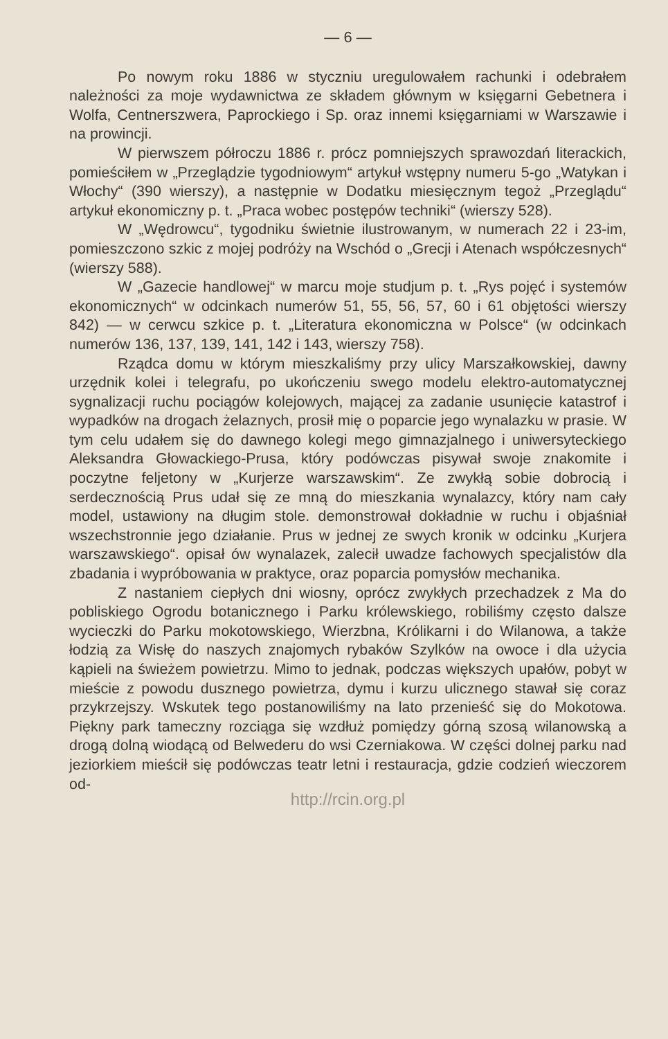— 6 —
Po nowym roku 1886 w styczniu uregulowałem rachunki i odebrałem należności za moje wydawnictwa ze składem głównym w księgarni Gebetnera i Wolfa, Centnerszwera, Paprockiego i Sp. oraz innemi księgarniami w Warszawie i na prowincji.
W pierwszem półroczu 1886 r. prócz pomniejszych sprawozdań literackich, pomieściłem w „Przeglądzie tygodniowym“ artykuł wstępny numeru 5-go „Watykan i Włochy“ (390 wierszy), a następnie w Dodatku miesięcznym tegoż „Przeglądu“ artykuł ekonomiczny p. t. „Praca wobec postępów techniki“ (wierszy 528).
W „Wędrowcu“, tygodniku świetnie ilustrowanym, w numerach 22 i 23-im, pomieszczono szkic z mojej podróży na Wschód o „Grecji i Atenach współczesnych“ (wierszy 588).
W „Gazecie handlowej“ w marcu moje studjum p. t. „Rys pojęć i systemów ekonomicznych“ w odcinkach numerów 51, 55, 56, 57, 60 i 61 objętości wierszy 842) — w cerwcu szkice p. t. „Literatura ekonomiczna w Polsce“ (w odcinkach numerów 136, 137, 139, 141, 142 i 143, wierszy 758).
Rządca domu w którym mieszkaliśmy przy ulicy Marszałkowskiej, dawny urzędnik kolei i telegrafu, po ukończeniu swego modelu elektro-automatycznej sygnalizacji ruchu pociągów kolejowych, mającej za zadanie usunięcie katastrof i wypadków na drogach żelaznych, prosił mię o poparcie jego wynalazku w prasie. W tym celu udałem się do dawnego kolegi mego gimnazjalnego i uniwersyteckiego Aleksandra Głowackiego-Prusa, który podówczas pisywał swoje znakomite i poczytne feljetony w „Kurjerze warszawskim“. Ze zwykłą sobie dobrocią i serdecznością Prus udał się ze mną do mieszkania wynalazcy, który nam cały model, ustawiony na długim stole. demonstrował dokładnie w ruchu i objaśniał wszechstronnie jego działanie. Prus w jednej ze swych kronik w odcinku „Kurjera warszawskiego“. opisał ów wynalazek, zalecił uwadze fachowych specjalistów dla zbadania i wypróbowania w praktyce, oraz poparcia pomysłów mechanika.
Z nastaniem ciepłych dni wiosny, oprócz zwykłych przechadzek z Ma do pobliskiego Ogrodu botanicznego i Parku królewskiego, robiliśmy często dalsze wycieczki do Parku mokotowskiego, Wierzbna, Królikarni i do Wilanowa, a także łodzią za Wisłę do naszych znajomych rybaków Szylków na owoce i dla użycia kąpieli na świeżem powietrzu. Mimo to jednak, podczas większych upałów, pobyt w mieście z powodu dusznego powietrza, dymu i kurzu ulicznego stawał się coraz przykrzejszy. Wskutek tego postanowiliśmy na lato przenieść się do Mokotowa. Piękny park tameczny rozciąga się wzdłuż pomiędzy górną szosą wilanowską a drogą dolną wiodącą od Belwederu do wsi Czerniakowa. W części dolnej parku nad jeziorkiem mieścił się podówczas teatr letni i restauracja, gdzie codzień wieczorem od-
http://rcin.org.pl